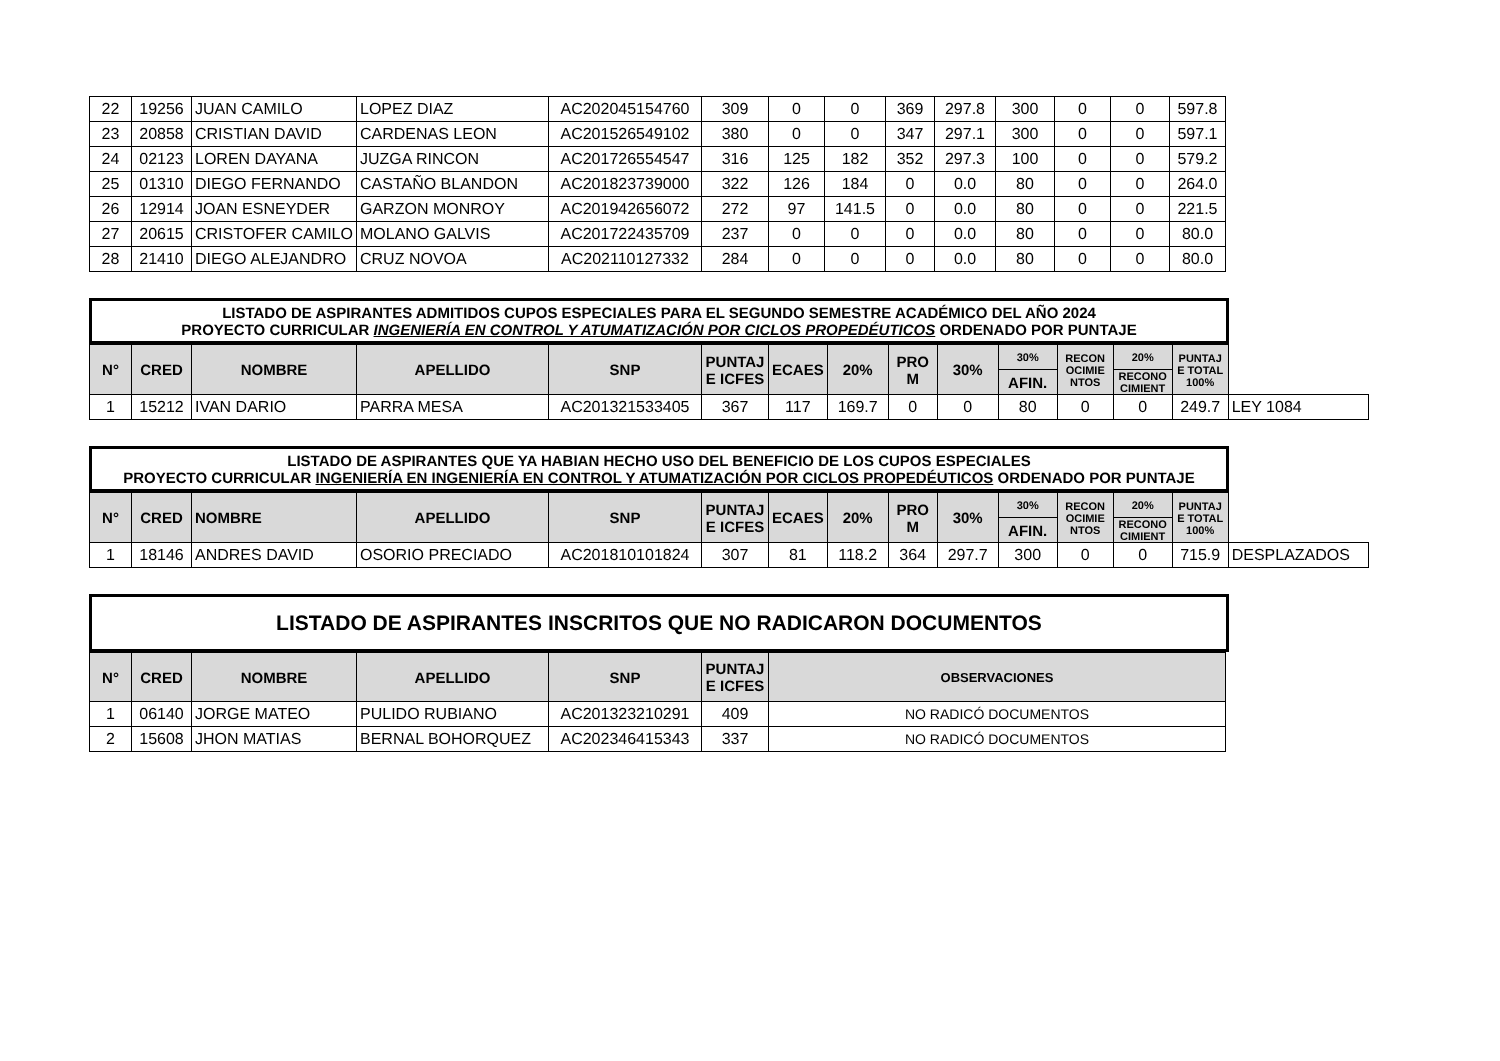| 22 | 19256 | JUAN CAMILO | LOPEZ DIAZ | AC202045154760 | 309 | 0 | 0 | 369 | 297.8 | 300 | 0 | 0 | 597.8 |
| 23 | 20858 | CRISTIAN DAVID | CARDENAS LEON | AC201526549102 | 380 | 0 | 0 | 347 | 297.1 | 300 | 0 | 0 | 597.1 |
| 24 | 02123 | LOREN DAYANA | JUZGA RINCON | AC201726554547 | 316 | 125 | 182 | 352 | 297.3 | 100 | 0 | 0 | 579.2 |
| 25 | 01310 | DIEGO FERNANDO | CASTAÑO BLANDON | AC201823739000 | 322 | 126 | 184 | 0 | 0.0 | 80 | 0 | 0 | 264.0 |
| 26 | 12914 | JOAN ESNEYDER | GARZON MONROY | AC201942656072 | 272 | 97 | 141.5 | 0 | 0.0 | 80 | 0 | 0 | 221.5 |
| 27 | 20615 | CRISTOFER CAMILO | MOLANO GALVIS | AC201722435709 | 237 | 0 | 0 | 0 | 0.0 | 80 | 0 | 0 | 80.0 |
| 28 | 21410 | DIEGO ALEJANDRO | CRUZ NOVOA | AC202110127332 | 284 | 0 | 0 | 0 | 0.0 | 80 | 0 | 0 | 80.0 |
LISTADO DE ASPIRANTES ADMITIDOS CUPOS ESPECIALES PARA EL SEGUNDO SEMESTRE ACADÉMICO DEL AÑO 2024
PROYECTO CURRICULAR INGENIERÍA EN CONTROL Y ATUMATIZACIÓN POR CICLOS PROPEDÉUTICOS ORDENADO POR PUNTAJE
| N° | CRED | NOMBRE | APELLIDO | SNP | PUNTAJ E ICFES | ECAES | 20% | PRO M | 30% | 30% | RECON OCIMIE NTOS | 20% | PUNTAJ E TOTAL 100% | |
| | | | | | | | | | | AFIN. | | RECONO CIMIENT | | |
| 1 | 15212 | IVAN DARIO | PARRA MESA | AC201321533405 | 367 | 117 | 169.7 | 0 | 0 | 80 | 0 | 0 | 249.7 | LEY 1084 |
LISTADO DE ASPIRANTES QUE YA HABIAN HECHO USO DEL BENEFICIO DE LOS CUPOS ESPECIALES
PROYECTO CURRICULAR INGENIERÍA EN INGENIERÍA EN CONTROL Y ATUMATIZACIÓN POR CICLOS PROPEDÉUTICOS ORDENADO POR PUNTAJE
| N° | CRED | NOMBRE | APELLIDO | SNP | PUNTAJ E ICFES | ECAES | 20% | PRO M | 30% | 30% | RECON OCIMIE NTOS | 20% | PUNTAJ E TOTAL 100% | |
| | | | | | | | | | | AFIN. | | RECONO CIMIENT | | |
| 1 | 18146 | ANDRES DAVID | OSORIO PRECIADO | AC201810101824 | 307 | 81 | 118.2 | 364 | 297.7 | 300 | 0 | 0 | 715.9 | DESPLAZADOS |
LISTADO DE ASPIRANTES INSCRITOS QUE NO RADICARON DOCUMENTOS
| N° | CRED | NOMBRE | APELLIDO | SNP | PUNTAJ E ICFES | OBSERVACIONES |
| --- | --- | --- | --- | --- | --- | --- |
| 1 | 06140 | JORGE MATEO | PULIDO RUBIANO | AC201323210291 | 409 | NO RADICÓ DOCUMENTOS |
| 2 | 15608 | JHON MATIAS | BERNAL BOHORQUEZ | AC202346415343 | 337 | NO RADICÓ DOCUMENTOS |